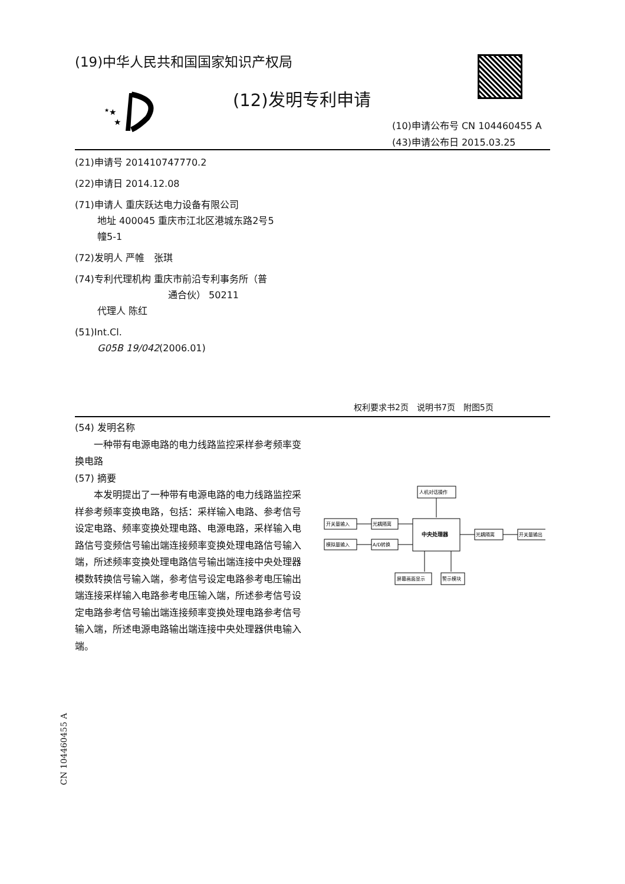(19)中华人民共和国国家知识产权局
★
★
★
(12)发明专利申请
(10)申请公布号 CN 104460455 A
(43)申请公布日 2015.03.25
(21)申请号 201410747770.2
(22)申请日 2014.12.08
(71)申请人 重庆跃达电力设备有限公司
地址 400045 重庆市江北区港城东路2号5
幢5-1
(72)发明人 严帷　张琪
(74)专利代理机构 重庆市前沿专利事务所（普
通合伙） 50211
代理人 陈红
(51)Int.Cl.
G05B 19/042(2006.01)
权利要求书2页　说明书7页　附图5页
(54) 发明名称
一种带有电源电路的电力线路监控采样参考频率变换电路
(57) 摘要
本发明提出了一种带有电源电路的电力线路监控采样参考频率变换电路，包括：采样输入电路、参考信号设定电路、频率变换处理电路、电源电路，采样输入电路信号变频信号输出端连接频率变换处理电路信号输入端，所述频率变换处理电路信号输出端连接中央处理器模数转换信号输入端，参考信号设定电路参考电压输出端连接采样输入电路参考电压输入端，所述参考信号设定电路参考信号输出端连接频率变换处理电路参考信号输入端，所述电源电路输出端连接中央处理器供电输入端。
人机对话操作
开关量输入
光耦隔离
模拟量输入
A/D转换
中央处理器
光耦隔离
开关量输出
屏幕画面显示
警示模块
CN 104460455 A